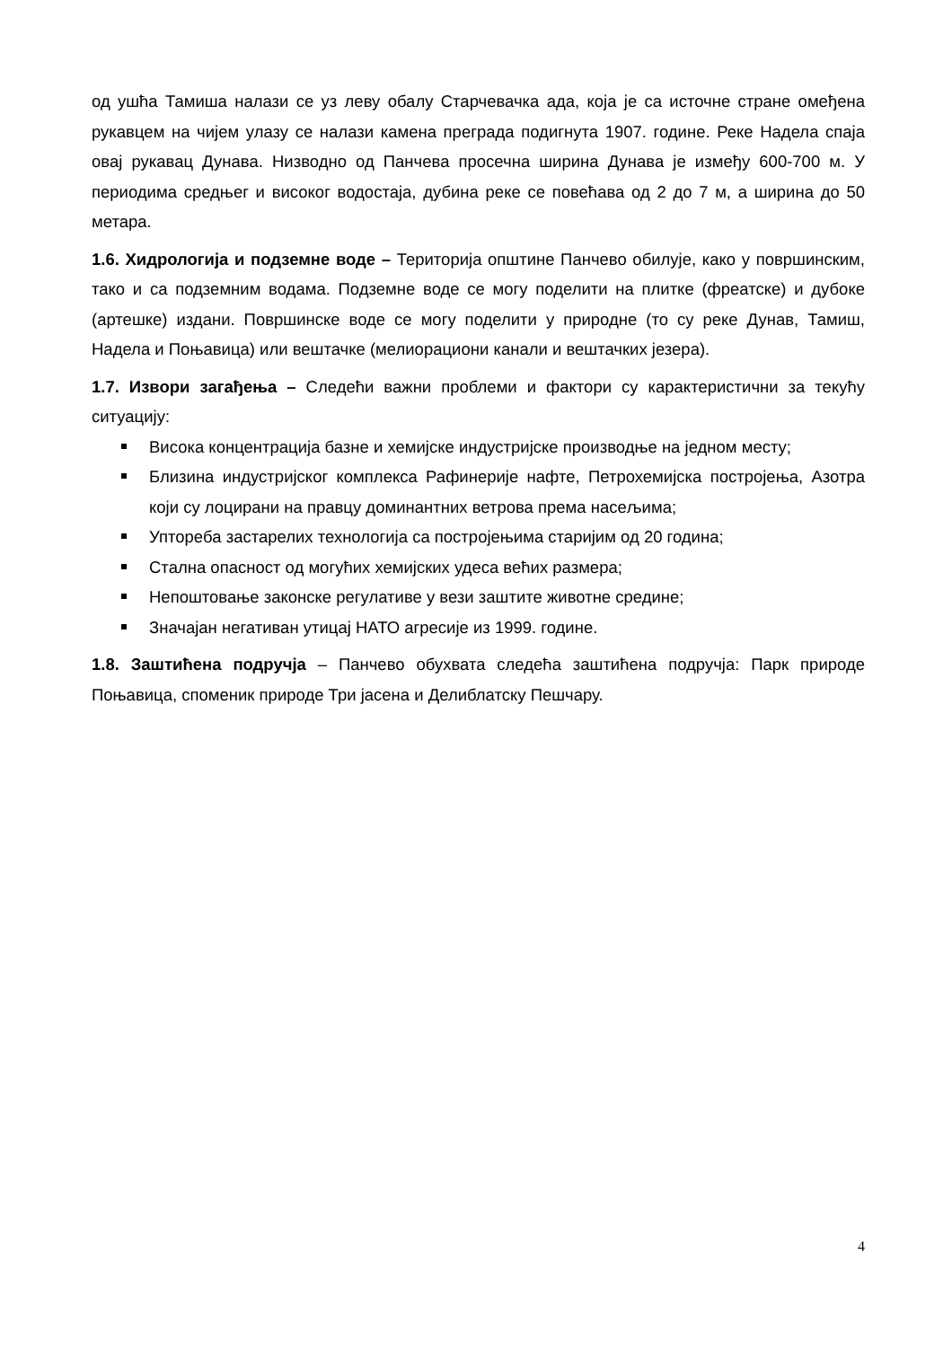од ушћа Тамиша налази се уз леву обалу Старчевачка ада, која је са источне стране омеђена рукавцем на чијем улазу се налази камена преграда подигнута 1907. године. Реке Надела спаја овај рукавац Дунава. Низводно од Панчева просечна ширина Дунава је између 600-700 м. У периодима средњег и високог водостаја, дубина реке се повећава од 2 до 7 м, а ширина до 50 метара.
1.6. Хидрологија и подземне воде – Територија општине Панчево обилује, како у површинским, тако и са подземним водама. Подземне воде се могу поделити на плитке (фреатске) и дубоке (артешке) издани. Површинске воде се могу поделити у природне (то су реке Дунав, Тамиш, Надела и Поњавица) или вештачке (мелиорациони канали и вештачких језера).
1.7. Извори загађења – Следећи важни проблеми и фактори су карактеристични за текућу ситуацију:
Висока концентрација базне и хемијске индустријске производње на једном месту;
Близина индустријског комплекса Рафинерије нафте, Петрохемијска постројења, Азотра који су лоцирани на правцу доминантних ветрова према насељима;
Упторeба застарелих технологија са постројењима старијим од 20 година;
Стална опасност од могућих хемијских удеса већих размера;
Непоштовање законске регулативе у вези заштите животне средине;
Значајан негативан утицај НАТО агресије из 1999. године.
1.8. Заштићена подручја – Панчево обухвата следећа заштићена подручја: Парк природе Поњавица, споменик природе Три јасена и Делиблатску Пешчару.
4